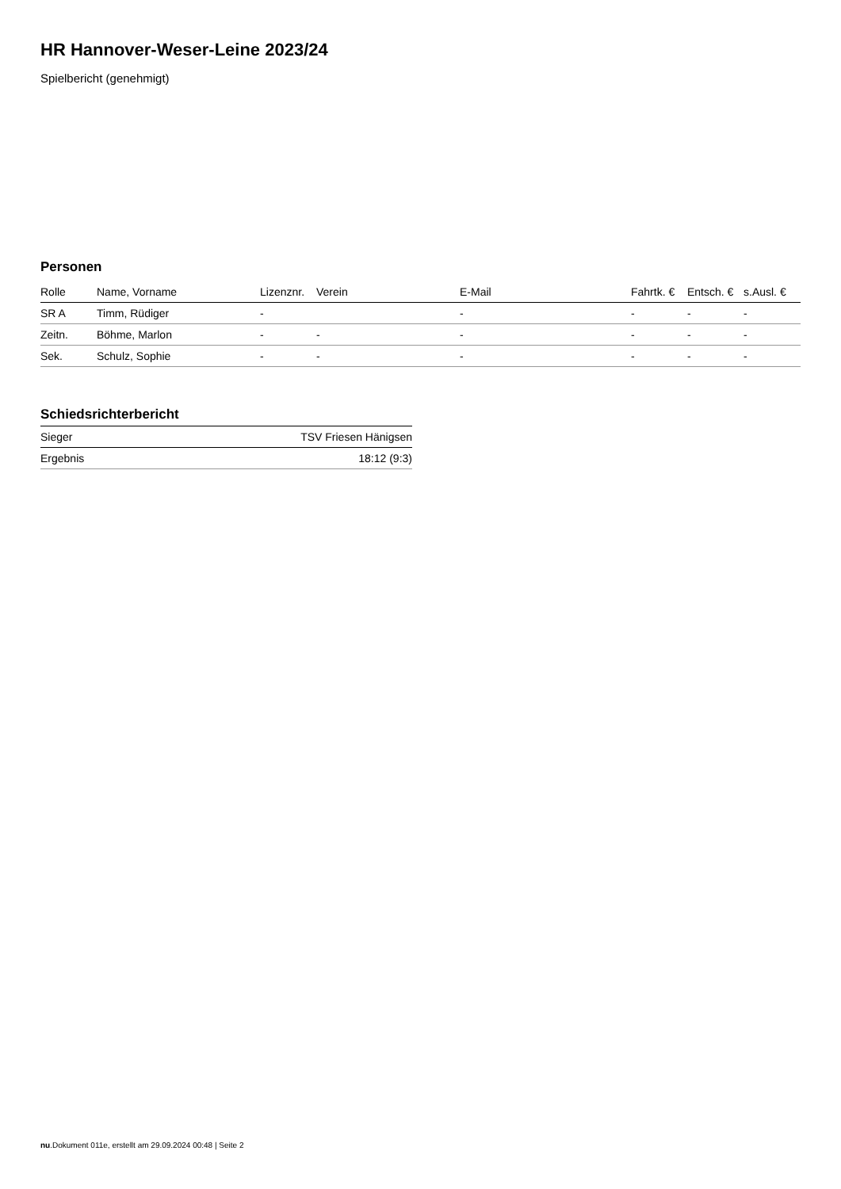HR Hannover-Weser-Leine 2023/24
Spielbericht (genehmigt)
Personen
| Rolle | Name, Vorname | Lizenznr. | Verein | E-Mail | Fahrtk. € | Entsch. € | s.Ausl. € |
| --- | --- | --- | --- | --- | --- | --- | --- |
| SR A | Timm, Rüdiger | - | | - | - | - | - |
| Zeitn. | Böhme, Marlon | - | - | - | - | - | - |
| Sek. | Schulz, Sophie | - | - | - | - | - | - |
Schiedsrichterbericht
| Sieger | TSV Friesen Hänigsen |
| Ergebnis | 18:12 (9:3) |
nu.Dokument 011e, erstellt am 29.09.2024 00:48 | Seite 2